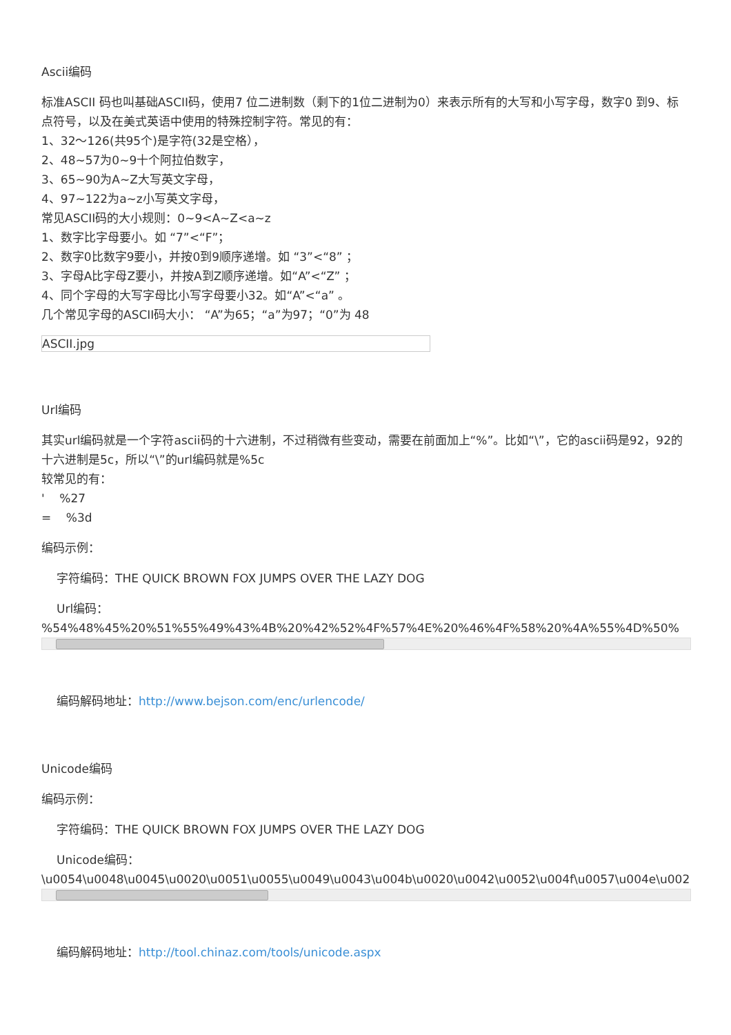Ascii编码
标准ASCII 码也叫基础ASCII码，使用7 位二进制数（剩下的1位二进制为0）来表示所有的大写和小写字母，数字0 到9、标点符号，以及在美式英语中使用的特殊控制字符。常见的有：
1、32～126(共95个)是字符(32是空格），
2、48~57为0~9十个阿拉伯数字，
3、65~90为A~Z大写英文字母，
4、97~122为a~z小写英文字母，
常见ASCII码的大小规则：0~9<A~Z<a~z
1、数字比字母要小。如 “7”<“F”；
2、数字0比数字9要小，并按0到9顺序递增。如 “3”<“8” ；
3、字母A比字母Z要小，并按A到Z顺序递增。如“A”<“Z” ；
4、同个字母的大写字母比小写字母要小32。如“A”<“a” 。
几个常见字母的ASCII码大小： “A”为65；“a”为97；“0”为 48
ASCII.jpg
Url编码
其实url编码就是一个字符ascii码的十六进制，不过稍微有些变动，需要在前面加上“%”。比如“\”，它的ascii码是92，92的十六进制是5c，所以“\”的url编码就是%5c
较常见的有：
' %27
= %3d
编码示例：
字符编码：THE QUICK BROWN FOX JUMPS OVER THE LAZY DOG
Url编码：
%54%48%45%20%51%55%49%43%4B%20%42%52%4F%57%4E%20%46%4F%58%20%4A%55%4D%50%
编码解码地址：http://www.bejson.com/enc/urlencode/
Unicode编码
编码示例：
字符编码：THE QUICK BROWN FOX JUMPS OVER THE LAZY DOG
Unicode编码：
\u0054\u0048\u0045\u0020\u0051\u0055\u0049\u0043\u004b\u0020\u0042\u0052\u004f\u0057\u004e\u0020\
编码解码地址：http://tool.chinaz.com/tools/unicode.aspx